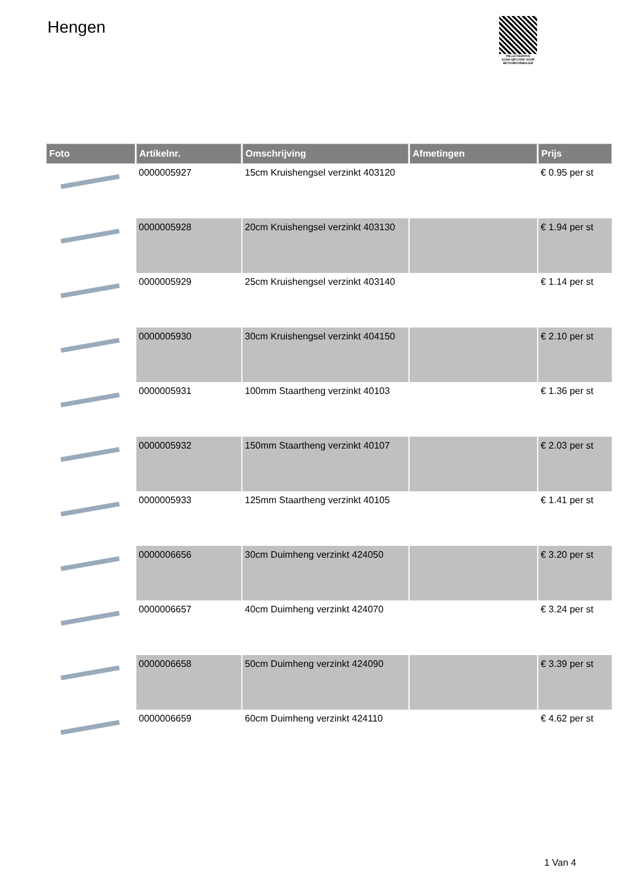Hengen
PALLETSERVICE
SCAN QR-CODE VOOR RETOURFORMULIER
| Foto | Artikelnr. | Omschrijving | Afmetingen | Prijs |
| --- | --- | --- | --- | --- |
| | 0000005927 | 15cm Kruishengsel verzinkt 403120 | | € 0.95 per st |
| | 0000005928 | 20cm Kruishengsel verzinkt 403130 | | € 1.94 per st |
| | 0000005929 | 25cm Kruishengsel verzinkt 403140 | | € 1.14 per st |
| | 0000005930 | 30cm Kruishengsel verzinkt 404150 | | € 2.10 per st |
| | 0000005931 | 100mm Staartheng verzinkt 40103 | | € 1.36 per st |
| | 0000005932 | 150mm Staartheng verzinkt 40107 | | € 2.03 per st |
| | 0000005933 | 125mm Staartheng verzinkt 40105 | | € 1.41 per st |
| | 0000006656 | 30cm Duimheng verzinkt 424050 | | € 3.20 per st |
| | 0000006657 | 40cm Duimheng verzinkt 424070 | | € 3.24 per st |
| | 0000006658 | 50cm Duimheng verzinkt 424090 | | € 3.39 per st |
| | 0000006659 | 60cm Duimheng verzinkt 424110 | | € 4.62 per st |
1 Van 4